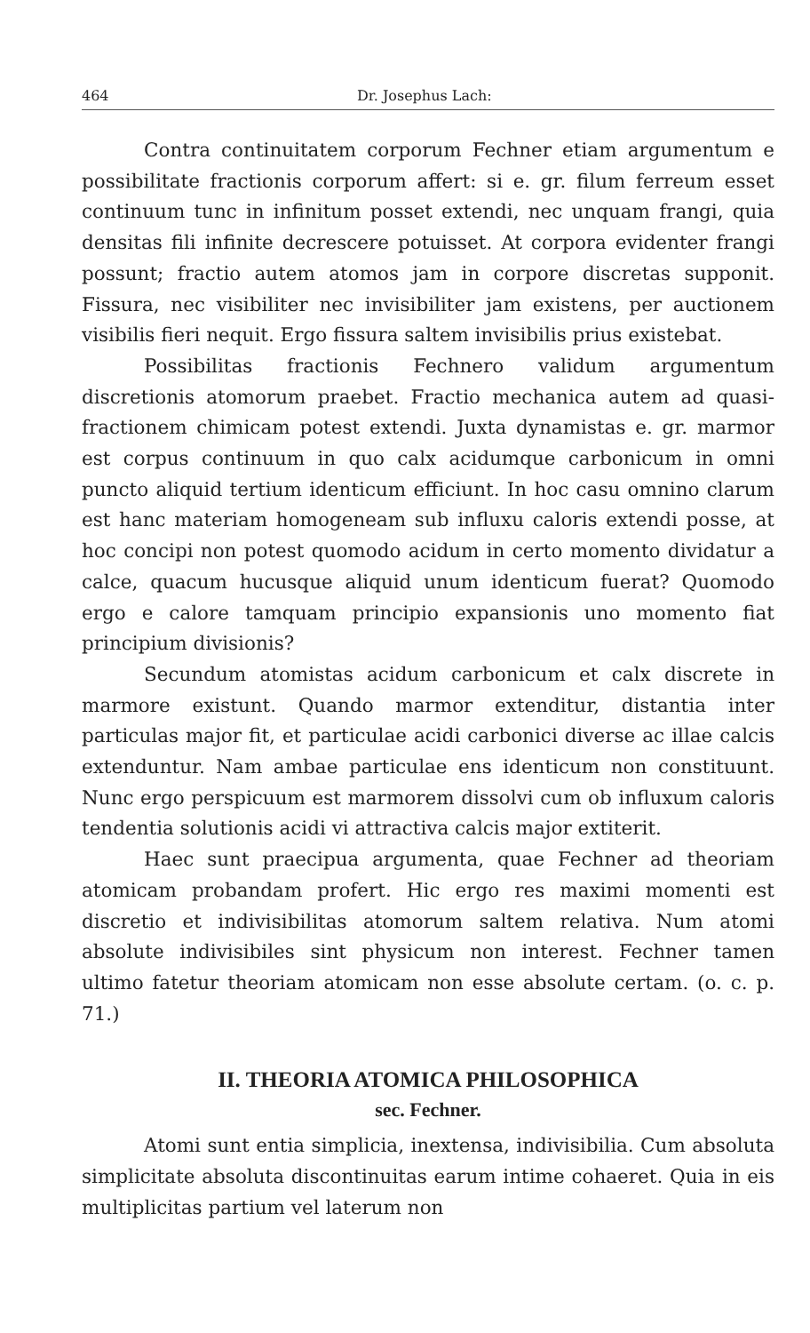464 Dr. Josephus Lach:
Contra continuitatem corporum Fechner etiam argumentum e possibilitate fractionis corporum affert: si e. gr. filum ferreum esset continuum tunc in infinitum posset extendi, nec unquam frangi, quia densitas fili infinite decrescere potuisset. At corpora evidenter frangi possunt; fractio autem atomos jam in corpore discretas supponit. Fissura, nec visibiliter nec invisibiliter jam existens, per auctionem visibilis fieri nequit. Ergo fissura saltem invisibilis prius existebat.
Possibilitas fractionis Fechnero validum argumentum discretionis atomorum praebet. Fractio mechanica autem ad quasi-fractionem chimicam potest extendi. Juxta dynamistas e. gr. marmor est corpus continuum in quo calx acidumque carbonicum in omni puncto aliquid tertium identicum efficiunt. In hoc casu omnino clarum est hanc materiam homogeneam sub influxu caloris extendi posse, at hoc concipi non potest quomodo acidum in certo momento dividatur a calce, quacum hucusque aliquid unum identicum fuerat? Quomodo ergo e calore tamquam principio expansionis uno momento fiat principium divisionis?
Secundum atomistas acidum carbonicum et calx discrete in marmore existunt. Quando marmor extenditur, distantia inter particulas major fit, et particulae acidi carbonici diverse ac illae calcis extenduntur. Nam ambae particulae ens identicum non constituunt. Nunc ergo perspicuum est marmorem dissolvi cum ob influxum caloris tendentia solutionis acidi vi attractiva calcis major extiterit.
Haec sunt praecipua argumenta, quae Fechner ad theoriam atomicam probandam profert. Hic ergo res maximi momenti est discretio et indivisibilitas atomorum saltem relativa. Num atomi absolute indivisibiles sint physicum non interest. Fechner tamen ultimo fatetur theoriam atomicam non esse absolute certam. (o. c. p. 71.)
II. THEORIA ATOMICA PHILOSOPHICA
sec. Fechner.
Atomi sunt entia simplicia, inextensa, indivisibilia. Cum absoluta simplicitate absoluta discontinuitas earum intime cohaeret. Quia in eis multiplicitas partium vel laterum non